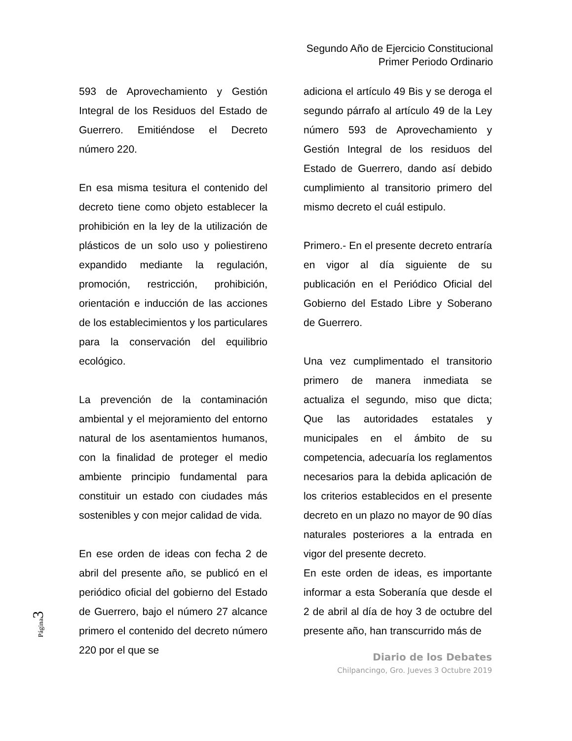Segundo Año de Ejercicio Constitucional
Primer Periodo Ordinario
593 de Aprovechamiento y Gestión Integral de los Residuos del Estado de Guerrero. Emitiéndose el Decreto número 220.
En esa misma tesitura el contenido del decreto tiene como objeto establecer la prohibición en la ley de la utilización de plásticos de un solo uso y poliestireno expandido mediante la regulación, promoción, restricción, prohibición, orientación e inducción de las acciones de los establecimientos y los particulares para la conservación del equilibrio ecológico.
La prevención de la contaminación ambiental y el mejoramiento del entorno natural de los asentamientos humanos, con la finalidad de proteger el medio ambiente principio fundamental para constituir un estado con ciudades más sostenibles y con mejor calidad de vida.
En ese orden de ideas con fecha 2 de abril del presente año, se publicó en el periódico oficial del gobierno del Estado de Guerrero, bajo el número 27 alcance primero el contenido del decreto número 220 por el que se
adiciona el artículo 49 Bis y se deroga el segundo párrafo al artículo 49 de la Ley número 593 de Aprovechamiento y Gestión Integral de los residuos del Estado de Guerrero, dando así debido cumplimiento al transitorio primero del mismo decreto el cuál estipulo.
Primero.- En el presente decreto entraría en vigor al día siguiente de su publicación en el Periódico Oficial del Gobierno del Estado Libre y Soberano de Guerrero.
Una vez cumplimentado el transitorio primero de manera inmediata se actualiza el segundo, miso que dicta; Que las autoridades estatales y municipales en el ámbito de su competencia, adecuaría los reglamentos necesarios para la debida aplicación de los criterios establecidos en el presente decreto en un plazo no mayor de 90 días naturales posteriores a la entrada en vigor del presente decreto.
En este orden de ideas, es importante informar a esta Soberanía que desde el 2 de abril al día de hoy 3 de octubre del presente año, han transcurrido más de
Diario de los Debates
Chilpancingo, Gro. Jueves 3 Octubre 2019
Página 3